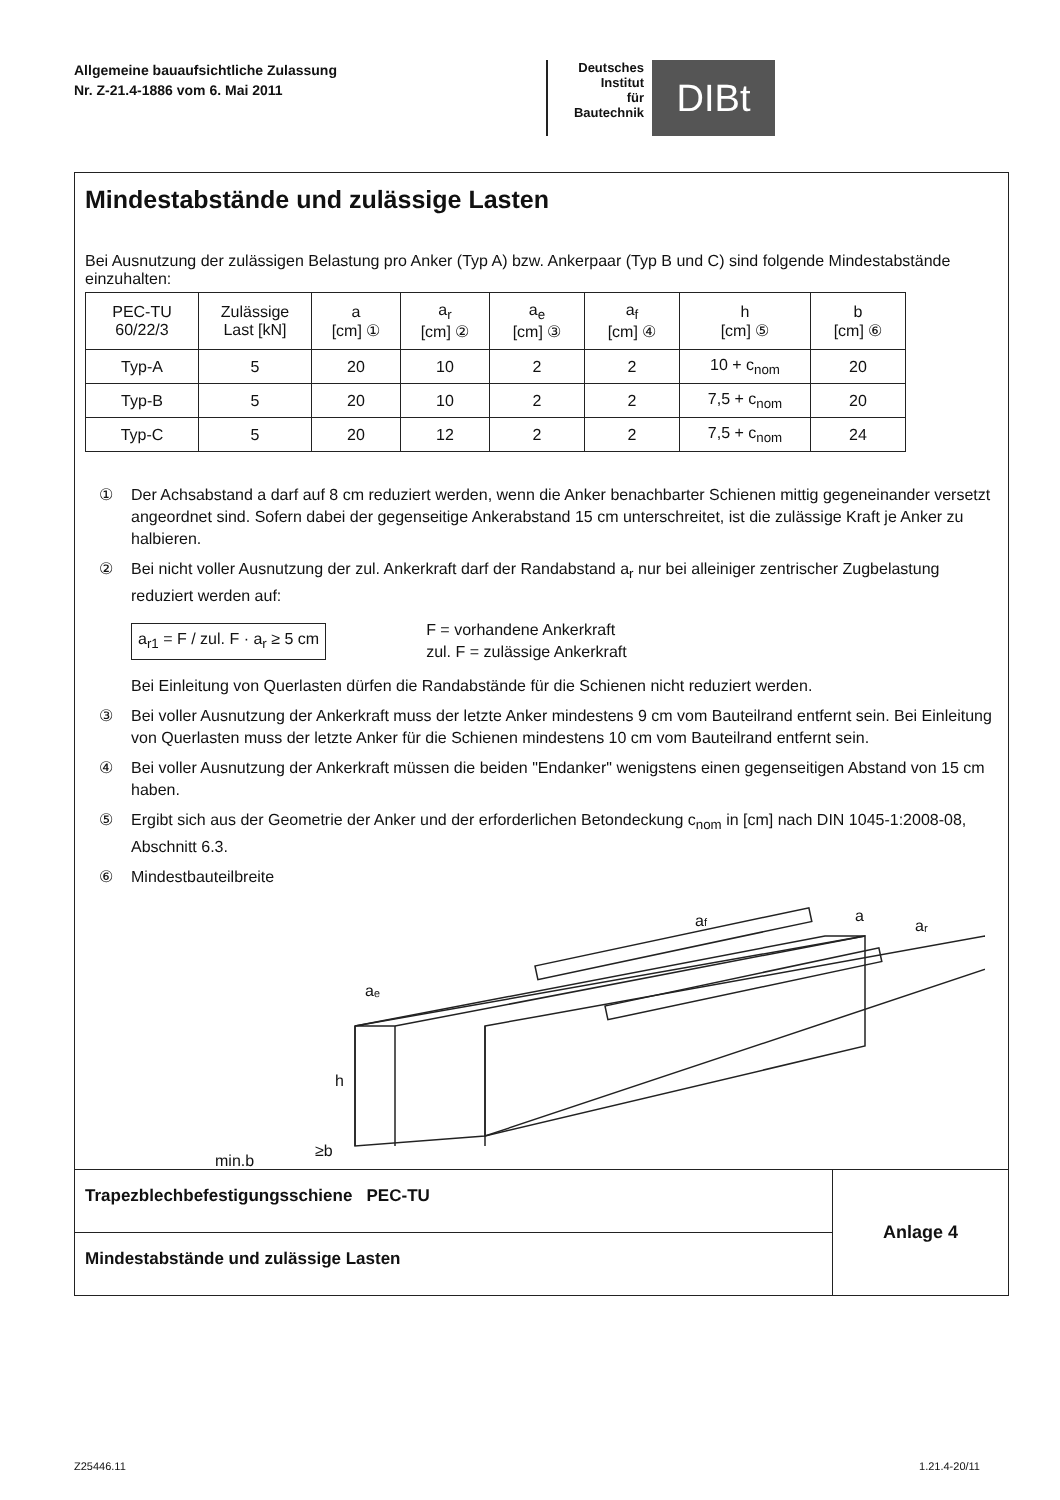Allgemeine bauaufsichtliche Zulassung
Nr. Z-21.4-1886 vom 6. Mai 2011
Deutsches
Institut
für
Bautechnik
DIBt
Mindestabstände und zulässige Lasten
Bei Ausnutzung der zulässigen Belastung pro Anker (Typ A) bzw. Ankerpaar (Typ B und C) sind folgende Mindestabstände einzuhalten:
| PEC-TU 60/22/3 | Zulässige Last [kN] | a [cm] ① | a<sub>r</sub> [cm] ② | a<sub>e</sub> [cm] ③ | a<sub>f</sub> [cm] ④ | h [cm] ⑤ | b [cm] ⑥ |
| Typ-A | 5 | 20 | 10 | 2 | 2 | 10 + c<sub>nom</sub> | 20 |
| Typ-B | 5 | 20 | 10 | 2 | 2 | 7,5 + c<sub>nom</sub> | 20 |
| Typ-C | 5 | 20 | 12 | 2 | 2 | 7,5 + c<sub>nom</sub> | 24 |
① Der Achsabstand a darf auf 8 cm reduziert werden, wenn die Anker benachbarter Schienen mittig gegeneinander versetzt angeordnet sind. Sofern dabei der gegenseitige Ankerabstand 15 cm unterschreitet, ist die zulässige Kraft je Anker zu halbieren.
② Bei nicht voller Ausnutzung der zul. Ankerkraft darf der Randabstand a<sub>r</sub> nur bei alleiniger zentrischer Zugbelastung reduziert werden auf:
a<sub>r1</sub> = F / zul. F · a<sub>r</sub> ≥ 5 cm F = vorhandene Ankerkraft
zul. F = zulässige Ankerkraft
Bei Einleitung von Querlasten dürfen die Randabstände für die Schienen nicht reduziert werden.
③ Bei voller Ausnutzung der Ankerkraft muss der letzte Anker mindestens 9 cm vom Bauteilrand entfernt sein. Bei Einleitung von Querlasten muss der letzte Anker für die Schienen mindestens 10 cm vom Bauteilrand entfernt sein.
④ Bei voller Ausnutzung der Ankerkraft müssen die beiden "Endanker" wenigstens einen gegenseitigen Abstand von 15 cm haben.
⑤ Ergibt sich aus der Geometrie der Anker und der erforderlichen Betondeckung c<sub>nom</sub> in [cm] nach DIN 1045-1:2008-08, Abschnitt 6.3.
⑥ Mindestbauteilbreite
h
aₑ
af
a
aᵣ
min.b
≥b
Trapezblechbefestigungsschiene PEC-TU
Mindestabstände und zulässige Lasten
Anlage 4
Z25446.11 1.21.4-20/11